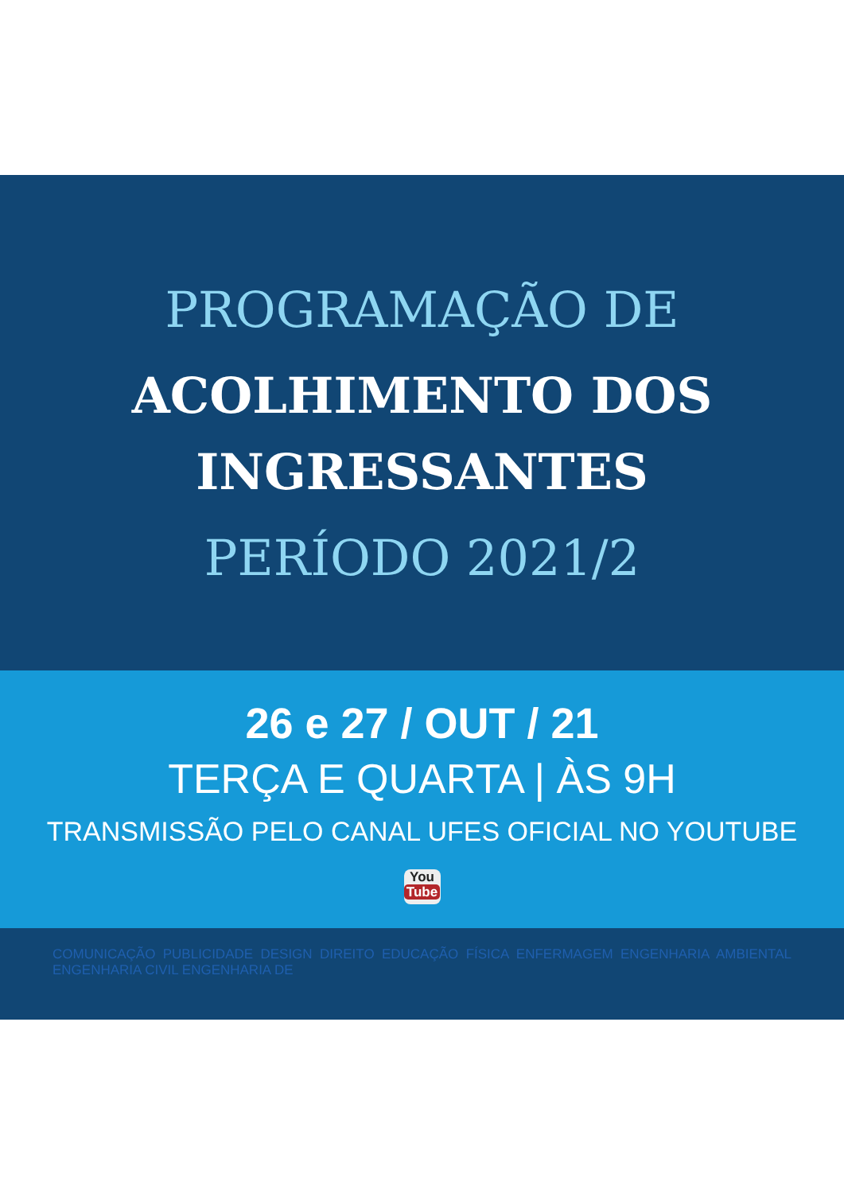PROGRAMAÇÃO DE
ACOLHIMENTO DOS
INGRESSANTES
PERÍODO 2021/2
26 e 27 / OUT / 21
TERÇA E QUARTA | ÀS 9H
TRANSMISSÃO PELO CANAL UFES OFICIAL NO YOUTUBE
You
Tube
COMUNICAÇÃO PUBLICIDADE DESIGN DIREITO EDUCAÇÃO FÍSICA ENFERMAGEM ENGENHARIA AMBIENTAL ENGENHARIA CIVIL ENGENHARIA DE